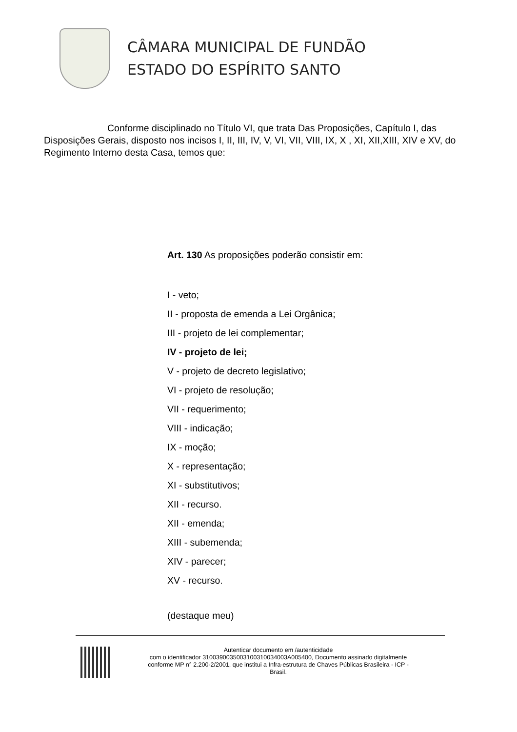CÂMARA MUNICIPAL DE FUNDÃO
ESTADO DO ESPÍRITO SANTO
Conforme disciplinado no Título VI, que trata Das Proposições, Capítulo I, das Disposições Gerais, disposto nos incisos I, II, III, IV, V, VI, VII, VIII, IX, X , XI, XII,XIII, XIV e XV, do Regimento Interno desta Casa, temos que:
Art. 130 As proposições poderão consistir em:
I - veto;
II - proposta de emenda a Lei Orgânica;
III - projeto de lei complementar;
IV - projeto de lei;
V - projeto de decreto legislativo;
VI - projeto de resolução;
VII - requerimento;
VIII - indicação;
IX - moção;
X - representação;
XI - substitutivos;
XII - recurso.
XII - emenda;
XIII - subemenda;
XIV - parecer;
XV - recurso.
(destaque meu)
Autenticar documento em /autenticidade
com o identificador 3100390035003100310034003A005400, Documento assinado digitalmente
conforme MP n° 2.200-2/2001, que institui a Infra-estrutura de Chaves Públicas Brasileira - ICP -
Brasil.